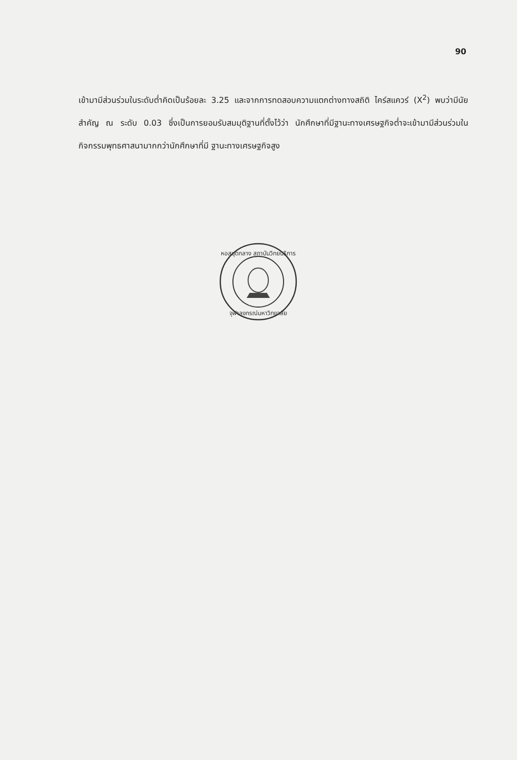90
เข้ามามีส่วนร่วมในระดับต่ำคิดเป็นร้อยละ 3.25 และจากการทดสอบความแตกต่างทางสถิติ ไคร์สแควร์ (X<sup>2</sup>) พบว่ามีนัยสำคัญ ณ ระดับ 0.03 ซึ่งเป็นการยอมรับสมมุติฐานที่ตั้งไว้ว่า นักศึกษาที่มีฐานะทางเศรษฐกิจต่ำจะเข้ามามีส่วนร่วมในกิจกรรมพุทธศาสนามากกว่านักศึกษาที่มี ฐานะทางเศรษฐกิจสูง
หอสมุดกลาง สถาบันวิทยบริการ
จุฬาลงกรณ์มหาวิทยาลัย